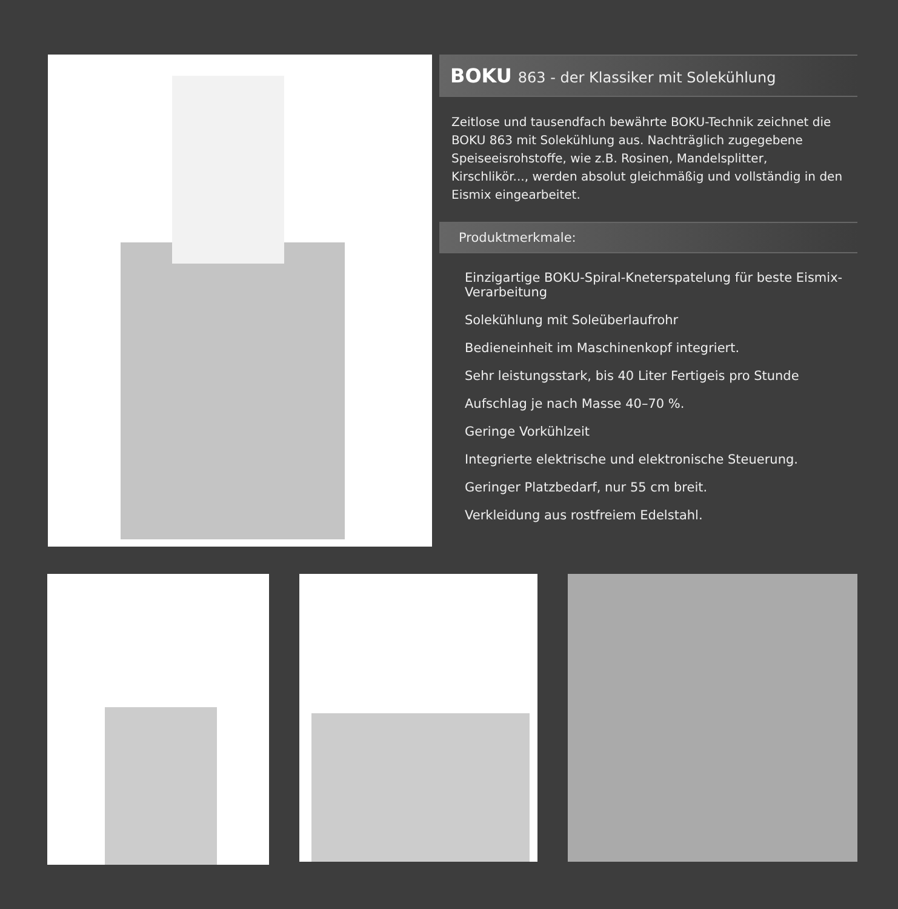BOKU 863 - der Klassiker mit Solekühlung
Zeitlose und tausendfach bewährte BOKU-Technik zeichnet die BOKU 863 mit Solekühlung aus. Nachträglich zugegebene Speiseeisrohstoffe, wie z.B. Rosinen, Mandelsplitter, Kirschlikör..., werden absolut gleichmäßig und vollständig in den Eismix eingearbeitet.
Produktmerkmale:
Einzigartige BOKU-Spiral-Kneterspatelung für beste Eismix-Verarbeitung
Solekühlung mit Soleüberlaufrohr
Bedieneinheit im Maschinenkopf integriert.
Sehr leistungsstark, bis 40 Liter Fertigeis pro Stunde
Aufschlag je nach Masse 40–70 %.
Geringe Vorkühlzeit
Integrierte elektrische und elektronische Steuerung.
Geringer Platzbedarf, nur 55 cm breit.
Verkleidung aus rostfreiem Edelstahl.